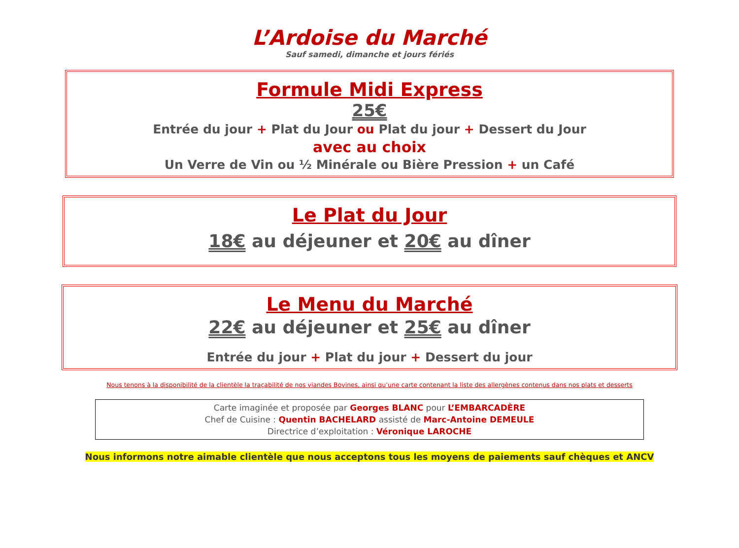L’Ardoise du Marché
Sauf samedi, dimanche et jours fériés
Formule Midi Express
25€
Entrée du jour + Plat du Jour ou Plat du jour + Dessert du Jour
avec au choix
Un Verre de Vin ou ½ Minérale ou Bière Pression + un Café
Le Plat du Jour
18€ au déjeuner et 20€ au dîner
Le Menu du Marché
22€ au déjeuner et 25€ au dîner
Entrée du jour + Plat du jour + Dessert du jour
Nous tenons à la disponibilité de la clientèle la traçabilité de nos viandes Bovines, ainsi qu’une carte contenant la liste des allergènes contenus dans nos plats et desserts
Carte imaginée et proposée par Georges BLANC pour L’EMBARCADÈRE
Chef de Cuisine : Quentin BACHELARD assisté de Marc-Antoine DEMEULE
Directrice d’exploitation : Véronique LAROCHE
Nous informons notre aimable clientèle que nous acceptons tous les moyens de paiements sauf chèques et ANCV